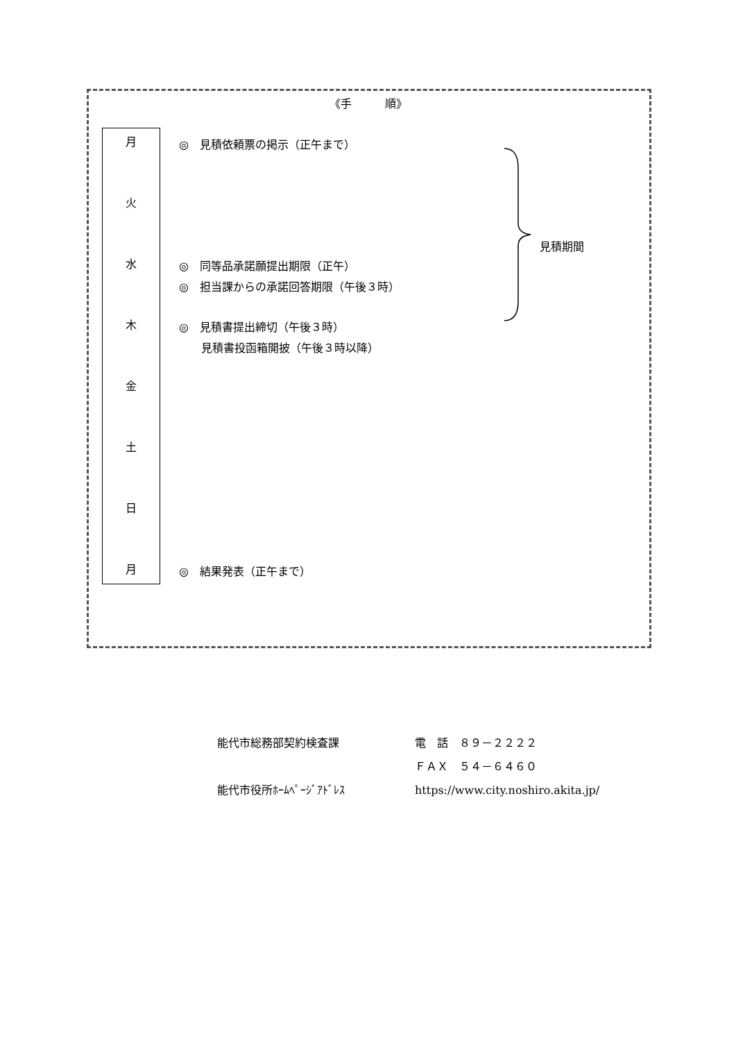《手　　　順》
月
火
水
木
金
土
日
月
◎　見積依頼票の掲示（正午まで）
◎　同等品承諾願提出期限（正午）
◎　担当課からの承諾回答期限（午後３時）
◎　見積書提出締切（午後３時）
　　見積書投函箱開披（午後３時以降）
◎　結果発表（正午まで）
見積期間
能代市総務部契約検査課 電　話　８９－２２２２
ＦＡＸ　５４－６４６０
能代市役所ﾎｰﾑﾍﾟｰｼﾞｱﾄﾞﾚｽ https://www.city.noshiro.akita.jp/